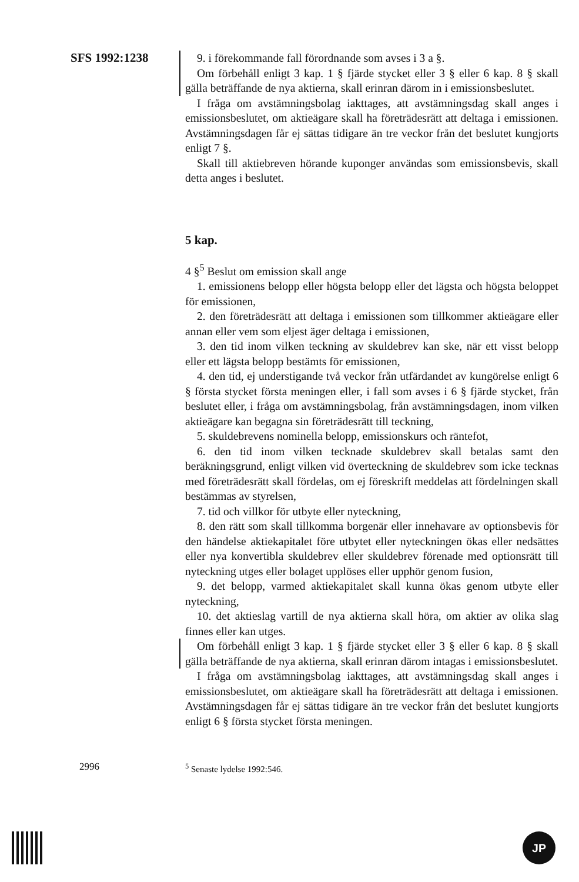SFS 1992:1238 9. i förekommande fall förordnande som avses i 3 a §.
Om förbehåll enligt 3 kap. 1 § fjärde stycket eller 3 § eller 6 kap. 8 § skall gälla beträffande de nya aktierna, skall erinran därom in i emissionsbeslutet.
I fråga om avstämningsbolag iakttages, att avstämningsdag skall anges i emissionsbeslutet, om aktieägare skall ha företrädesrätt att deltaga i emissionen. Avstämningsdagen får ej sättas tidigare än tre veckor från det beslutet kungjorts enligt 7 §.
Skall till aktiebreven hörande kuponger användas som emissionsbevis, skall detta anges i beslutet.
5 kap.
4 §<sup>5</sup> Beslut om emission skall ange
1. emissionens belopp eller högsta belopp eller det lägsta och högsta beloppet för emissionen,
2. den företrädesrätt att deltaga i emissionen som tillkommer aktieägare eller annan eller vem som eljest äger deltaga i emissionen,
3. den tid inom vilken teckning av skuldebrev kan ske, när ett visst belopp eller ett lägsta belopp bestämts för emissionen,
4. den tid, ej understigande två veckor från utfärdandet av kungörelse enligt 6 § första stycket första meningen eller, i fall som avses i 6 § fjärde stycket, från beslutet eller, i fråga om avstämningsbolag, från avstämningsdagen, inom vilken aktieägare kan begagna sin företrädesrätt till teckning,
5. skuldebrevens nominella belopp, emissionskurs och räntefot,
6. den tid inom vilken tecknade skuldebrev skall betalas samt den beräkningsgrund, enligt vilken vid överteckning de skuldebrev som icke tecknas med företrädesrätt skall fördelas, om ej föreskrift meddelas att fördelningen skall bestämmas av styrelsen,
7. tid och villkor för utbyte eller nyteckning,
8. den rätt som skall tillkomma borgenär eller innehavare av optionsbevis för den händelse aktiekapitalet före utbytet eller nyteckningen ökas eller nedsättes eller nya konvertibla skuldebrev eller skuldebrev förenade med optionsrätt till nyteckning utges eller bolaget upplöses eller upphör genom fusion,
9. det belopp, varmed aktiekapitalet skall kunna ökas genom utbyte eller nyteckning,
10. det aktieslag vartill de nya aktierna skall höra, om aktier av olika slag finnes eller kan utges.
Om förbehåll enligt 3 kap. 1 § fjärde stycket eller 3 § eller 6 kap. 8 § skall gälla beträffande de nya aktierna, skall erinran därom intagas i emissionsbeslutet.
I fråga om avstämningsbolag iakttages, att avstämningsdag skall anges i emissionsbeslutet, om aktieägare skall ha företrädesrätt att deltaga i emissionen. Avstämningsdagen får ej sättas tidigare än tre veckor från det beslutet kungjorts enligt 6 § första stycket första meningen.
2996 <sup>5</sup> Senaste lydelse 1992:546.
JP